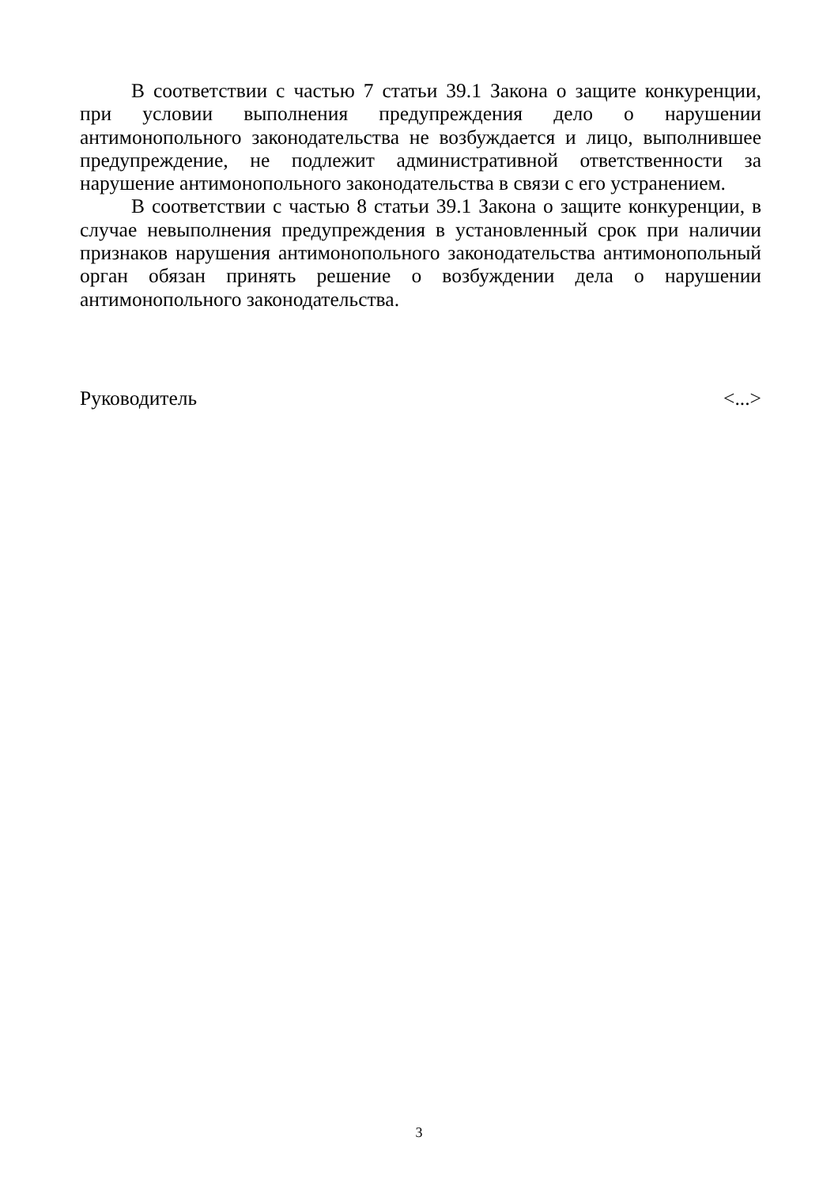В соответствии с частью 7 статьи 39.1 Закона о защите конкуренции, при условии выполнения предупреждения дело о нарушении антимонопольного законодательства не возбуждается и лицо, выполнившее предупреждение, не подлежит административной ответственности за нарушение антимонопольного законодательства в связи с его устранением.
В соответствии с частью 8 статьи 39.1 Закона о защите конкуренции, в случае невыполнения предупреждения в установленный срок при наличии признаков нарушения антимонопольного законодательства антимонопольный орган обязан принять решение о возбуждении дела о нарушении антимонопольного законодательства.
Руководитель <...>
3